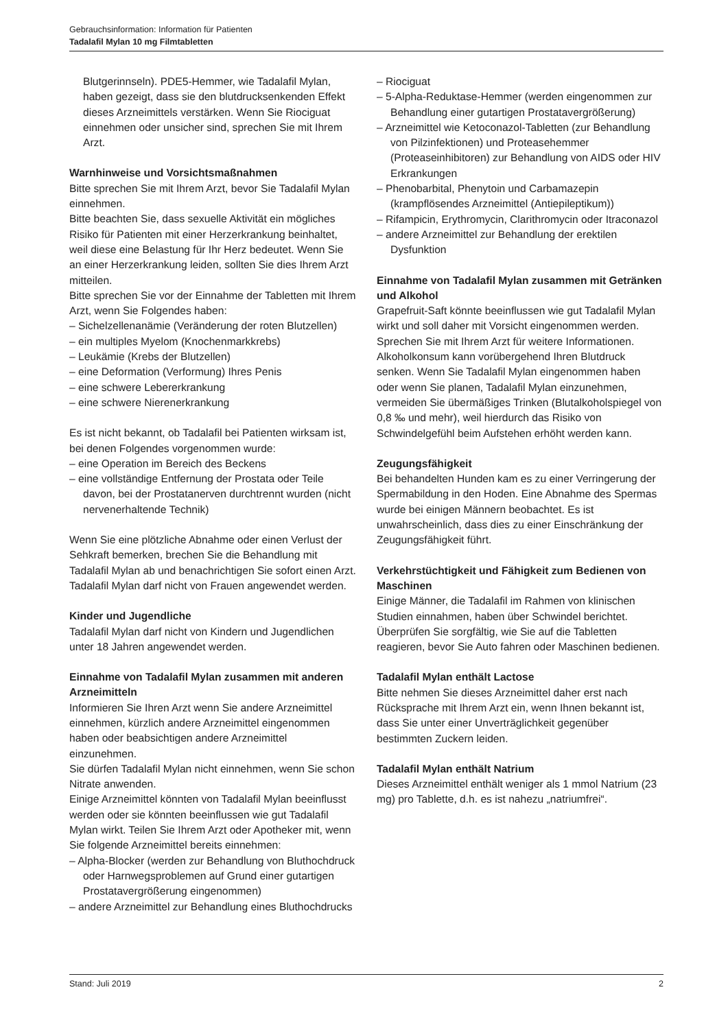Gebrauchsinformation: Information für Patienten
Tadalafil Mylan 10 mg Filmtabletten
Blutgerinnseln). PDE5-Hemmer, wie Tadalafil Mylan, haben gezeigt, dass sie den blutdrucksenkenden Effekt dieses Arzneimittels verstärken. Wenn Sie Riociguat einnehmen oder unsicher sind, sprechen Sie mit Ihrem Arzt.
Warnhinweise und Vorsichtsmaßnahmen
Bitte sprechen Sie mit Ihrem Arzt, bevor Sie Tadalafil Mylan einnehmen.
Bitte beachten Sie, dass sexuelle Aktivität ein mögliches Risiko für Patienten mit einer Herzerkrankung beinhaltet, weil diese eine Belastung für Ihr Herz bedeutet. Wenn Sie an einer Herzerkrankung leiden, sollten Sie dies Ihrem Arzt mitteilen.
Bitte sprechen Sie vor der Einnahme der Tabletten mit Ihrem Arzt, wenn Sie Folgendes haben:
– Sichelzellenanämie (Veränderung der roten Blutzellen)
– ein multiples Myelom (Knochenmarkkrebs)
– Leukämie (Krebs der Blutzellen)
– eine Deformation (Verformung) Ihres Penis
– eine schwere Lebererkrankung
– eine schwere Nierenerkrankung
Es ist nicht bekannt, ob Tadalafil bei Patienten wirksam ist, bei denen Folgendes vorgenommen wurde:
– eine Operation im Bereich des Beckens
– eine vollständige Entfernung der Prostata oder Teile davon, bei der Prostatanerven durchtrennt wurden (nicht nervenerhaltende Technik)
Wenn Sie eine plötzliche Abnahme oder einen Verlust der Sehkraft bemerken, brechen Sie die Behandlung mit Tadalafil Mylan ab und benachrichtigen Sie sofort einen Arzt.
Tadalafil Mylan darf nicht von Frauen angewendet werden.
Kinder und Jugendliche
Tadalafil Mylan darf nicht von Kindern und Jugendlichen unter 18 Jahren angewendet werden.
Einnahme von Tadalafil Mylan zusammen mit anderen Arzneimitteln
Informieren Sie Ihren Arzt wenn Sie andere Arzneimittel einnehmen, kürzlich andere Arzneimittel eingenommen haben oder beabsichtigen andere Arzneimittel einzunehmen.
Sie dürfen Tadalafil Mylan nicht einnehmen, wenn Sie schon Nitrate anwenden.
Einige Arzneimittel könnten von Tadalafil Mylan beeinflusst werden oder sie könnten beeinflussen wie gut Tadalafil Mylan wirkt. Teilen Sie Ihrem Arzt oder Apotheker mit, wenn Sie folgende Arzneimittel bereits einnehmen:
– Alpha-Blocker (werden zur Behandlung von Bluthochdruck oder Harnwegsproblemen auf Grund einer gutartigen Prostatavergrößerung eingenommen)
– andere Arzneimittel zur Behandlung eines Bluthochdrucks
– Riociguat
– 5-Alpha-Reduktase-Hemmer (werden eingenommen zur Behandlung einer gutartigen Prostatavergrößerung)
– Arzneimittel wie Ketoconazol-Tabletten (zur Behandlung von Pilzinfektionen) und Proteasehemmer (Proteaseinhibitoren) zur Behandlung von AIDS oder HIV Erkrankungen
– Phenobarbital, Phenytoin und Carbamazepin (krampflösendes Arzneimittel (Antiepileptikum))
– Rifampicin, Erythromycin, Clarithromycin oder Itraconazol
– andere Arzneimittel zur Behandlung der erektilen Dysfunktion
Einnahme von Tadalafil Mylan zusammen mit Getränken und Alkohol
Grapefruit-Saft könnte beeinflussen wie gut Tadalafil Mylan wirkt und soll daher mit Vorsicht eingenommen werden. Sprechen Sie mit Ihrem Arzt für weitere Informationen.
Alkoholkonsum kann vorübergehend Ihren Blutdruck senken. Wenn Sie Tadalafil Mylan eingenommen haben oder wenn Sie planen, Tadalafil Mylan einzunehmen, vermeiden Sie übermäßiges Trinken (Blutalkoholspiegel von 0,8 ‰ und mehr), weil hierdurch das Risiko von Schwindelgefühl beim Aufstehen erhöht werden kann.
Zeugungsfähigkeit
Bei behandelten Hunden kam es zu einer Verringerung der Spermabildung in den Hoden. Eine Abnahme des Spermas wurde bei einigen Männern beobachtet. Es ist unwahrscheinlich, dass dies zu einer Einschränkung der Zeugungsfähigkeit führt.
Verkehrstüchtigkeit und Fähigkeit zum Bedienen von Maschinen
Einige Männer, die Tadalafil im Rahmen von klinischen Studien einnahmen, haben über Schwindel berichtet. Überprüfen Sie sorgfältig, wie Sie auf die Tabletten reagieren, bevor Sie Auto fahren oder Maschinen bedienen.
Tadalafil Mylan enthält Lactose
Bitte nehmen Sie dieses Arzneimittel daher erst nach Rücksprache mit Ihrem Arzt ein, wenn Ihnen bekannt ist, dass Sie unter einer Unverträglichkeit gegenüber bestimmten Zuckern leiden.
Tadalafil Mylan enthält Natrium
Dieses Arzneimittel enthält weniger als 1 mmol Natrium (23 mg) pro Tablette, d.h. es ist nahezu „natriumfrei“.
Stand: Juli 2019 2